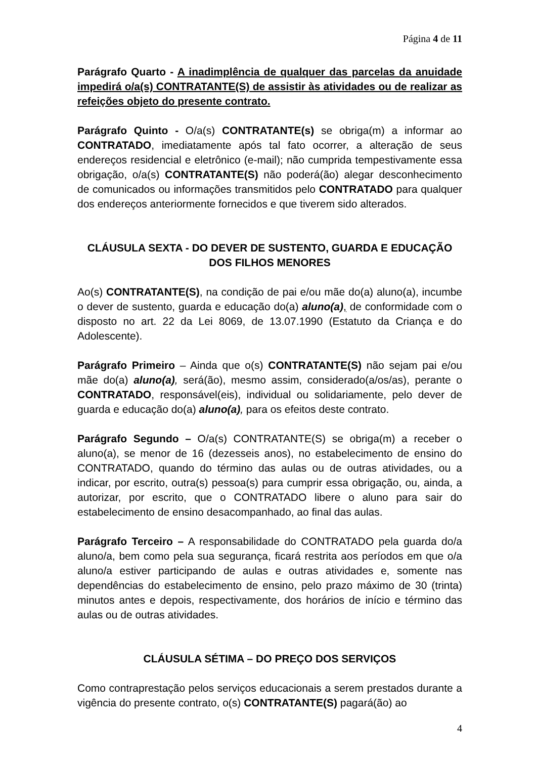Página 4 de 11
Parágrafo Quarto - A inadimplência de qualquer das parcelas da anuidade impedirá o/a(s) CONTRATANTE(S) de assistir às atividades ou de realizar as refeições objeto do presente contrato.
Parágrafo Quinto - O/a(s) CONTRATANTE(s) se obriga(m) a informar ao CONTRATADO, imediatamente após tal fato ocorrer, a alteração de seus endereços residencial e eletrônico (e-mail); não cumprida tempestivamente essa obrigação, o/a(s) CONTRATANTE(S) não poderá(ão) alegar desconhecimento de comunicados ou informações transmitidos pelo CONTRATADO para qualquer dos endereços anteriormente fornecidos e que tiverem sido alterados.
CLÁUSULA SEXTA - DO DEVER DE SUSTENTO, GUARDA E EDUCAÇÃO DOS FILHOS MENORES
Ao(s) CONTRATANTE(S), na condição de pai e/ou mãe do(a) aluno(a), incumbe o dever de sustento, guarda e educação do(a) aluno(a), de conformidade com o disposto no art. 22 da Lei 8069, de 13.07.1990 (Estatuto da Criança e do Adolescente).
Parágrafo Primeiro – Ainda que o(s) CONTRATANTE(S) não sejam pai e/ou mãe do(a) aluno(a), será(ão), mesmo assim, considerado(a/os/as), perante o CONTRATADO, responsável(eis), individual ou solidariamente, pelo dever de guarda e educação do(a) aluno(a), para os efeitos deste contrato.
Parágrafo Segundo – O/a(s) CONTRATANTE(S) se obriga(m) a receber o aluno(a), se menor de 16 (dezesseis anos), no estabelecimento de ensino do CONTRATADO, quando do término das aulas ou de outras atividades, ou a indicar, por escrito, outra(s) pessoa(s) para cumprir essa obrigação, ou, ainda, a autorizar, por escrito, que o CONTRATADO libere o aluno para sair do estabelecimento de ensino desacompanhado, ao final das aulas.
Parágrafo Terceiro – A responsabilidade do CONTRATADO pela guarda do/a aluno/a, bem como pela sua segurança, ficará restrita aos períodos em que o/a aluno/a estiver participando de aulas e outras atividades e, somente nas dependências do estabelecimento de ensino, pelo prazo máximo de 30 (trinta) minutos antes e depois, respectivamente, dos horários de início e término das aulas ou de outras atividades.
CLÁUSULA SÉTIMA – DO PREÇO DOS SERVIÇOS
Como contraprestação pelos serviços educacionais a serem prestados durante a vigência do presente contrato, o(s) CONTRATANTE(S) pagará(ão) ao
4